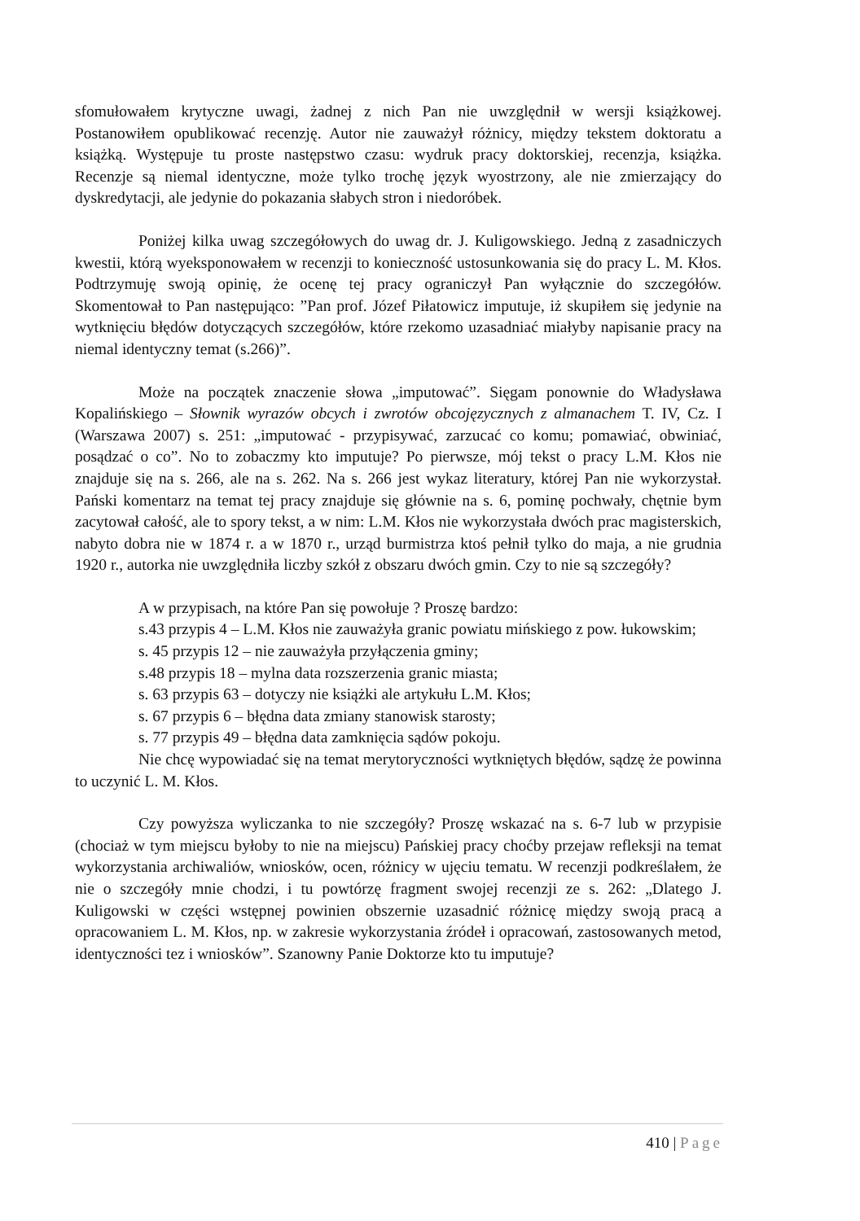sfomułowałem krytyczne uwagi, żadnej z nich Pan nie uwzględnił w wersji książkowej. Postanowiłem opublikować recenzję. Autor nie zauważył różnicy, między tekstem doktoratu a książką. Występuje tu proste następstwo czasu: wydruk pracy doktorskiej, recenzja, książka. Recenzje są niemal identyczne, może tylko trochę język wyostrzony, ale nie zmierzający do dyskredytacji, ale jedynie do pokazania słabych stron i niedoróbek.
Poniżej kilka uwag szczegółowych do uwag dr. J. Kuligowskiego. Jedną z zasadniczych kwestii, którą wyeksponowałem w recenzji to konieczność ustosunkowania się do pracy L. M. Kłos. Podtrzymuję swoją opinię, że ocenę tej pracy ograniczył Pan wyłącznie do szczegółów. Skomentował to Pan następująco: ”Pan prof. Józef Piłatowicz imputuje, iż skupiłem się jedynie na wytknięciu błędów dotyczących szczegółów, które rzekomo uzasadniać miałyby napisanie pracy na niemal identyczny temat (s.266)”.
Może na początek znaczenie słowa „imputować”. Sięgam ponownie do Władysława Kopalińskiego – Słownik wyrazów obcych i zwrotów obcojęzycznych z almanachem T. IV, Cz. I (Warszawa 2007) s. 251: „imputować - przypisywać, zarzucać co komu; pomawiać, obwiniać, posądzać o co”. No to zobaczmy kto imputuje? Po pierwsze, mój tekst o pracy L.M. Kłos nie znajduje się na s. 266, ale na s. 262. Na s. 266 jest wykaz literatury, której Pan nie wykorzystał. Pański komentarz na temat tej pracy znajduje się głównie na s. 6, pominę pochwały, chętnie bym zacytował całość, ale to spory tekst, a w nim: L.M. Kłos nie wykorzystała dwóch prac magisterskich, nabyto dobra nie w 1874 r. a w 1870 r., urząd burmistrza ktoś pełnił tylko do maja, a nie grudnia 1920 r., autorka nie uwzględniła liczby szkół z obszaru dwóch gmin. Czy to nie są szczegóły?
A w przypisach, na które Pan się powołuje ? Proszę bardzo:
s.43 przypis 4 – L.M. Kłos nie zauważyła granic powiatu mińskiego z pow. łukowskim;
s. 45 przypis 12 – nie zauważyła przyłączenia gminy;
s.48 przypis 18 – mylna data rozszerzenia granic miasta;
s. 63 przypis 63 – dotyczy nie książki ale artykułu L.M. Kłos;
s. 67 przypis 6 – błędna data zmiany stanowisk starosty;
s. 77 przypis 49 – błędna data zamknięcia sądów pokoju.
Nie chcę wypowiadać się na temat merytoryczności wytkniętych błędów, sądzę że powinna to uczynić L. M. Kłos.
Czy powyższa wyliczanka to nie szczegóły? Proszę wskazać na s. 6-7 lub w przypisie (chociaż w tym miejscu byłoby to nie na miejscu) Pańskiej pracy choćby przejaw refleksji na temat wykorzystania archiwaliów, wniosków, ocen, różnicy w ujęciu tematu. W recenzji podkreślałem, że nie o szczegóły mnie chodzi, i tu powtórzę fragment swojej recenzji ze s. 262: „Dlatego J. Kuligowski w części wstępnej powinien obszernie uzasadnić różnicę między swoją pracą a opracowaniem L. M. Kłos, np. w zakresie wykorzystania źródeł i opracowań, zastosowanych metod, identyczności tez i wniosków”. Szanowny Panie Doktorze kto tu imputuje?
410 | Page